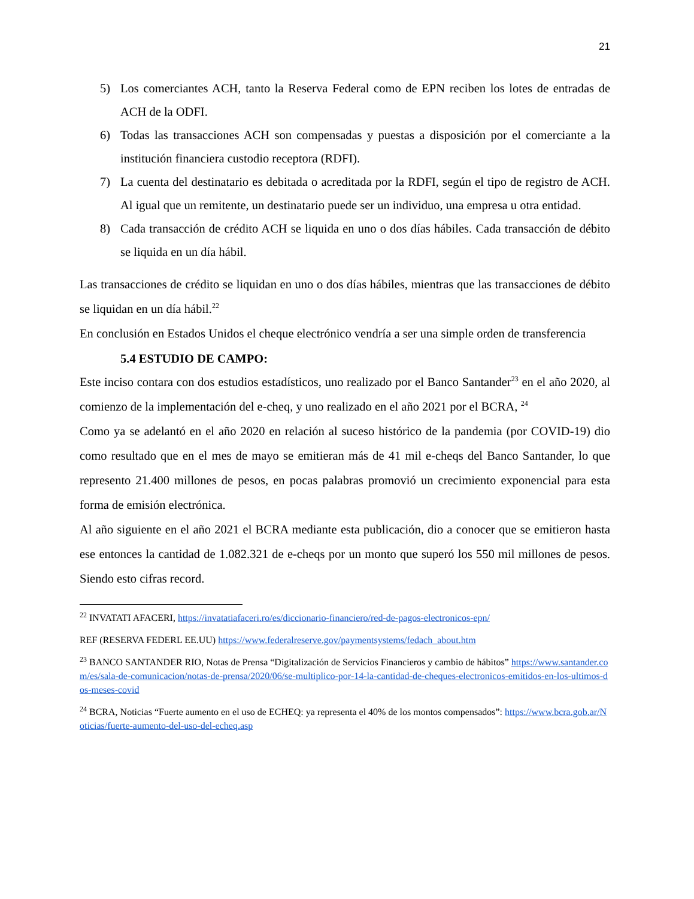21
5) Los comerciantes ACH, tanto la Reserva Federal como de EPN reciben los lotes de entradas de ACH de la ODFI.
6) Todas las transacciones ACH son compensadas y puestas a disposición por el comerciante a la institución financiera custodio receptora (RDFI).
7) La cuenta del destinatario es debitada o acreditada por la RDFI, según el tipo de registro de ACH. Al igual que un remitente, un destinatario puede ser un individuo, una empresa u otra entidad.
8) Cada transacción de crédito ACH se liquida en uno o dos días hábiles. Cada transacción de débito se liquida en un día hábil.
Las transacciones de crédito se liquidan en uno o dos días hábiles, mientras que las transacciones de débito se liquidan en un día hábil.<sup>22</sup>
En conclusión en Estados Unidos el cheque electrónico vendría a ser una simple orden de transferencia
5.4 ESTUDIO DE CAMPO:
Este inciso contara con dos estudios estadísticos, uno realizado por el Banco Santander<sup>23</sup> en el año 2020, al comienzo de la implementación del e-cheq, y uno realizado en el año 2021 por el BCRA, <sup>24</sup>
Como ya se adelantó en el año 2020 en relación al suceso histórico de la pandemia (por COVID-19) dio como resultado que en el mes de mayo se emitieran más de 41 mil e-cheqs del Banco Santander, lo que represento 21.400 millones de pesos, en pocas palabras promovió un crecimiento exponencial para esta forma de emisión electrónica.
Al año siguiente en el año 2021 el BCRA mediante esta publicación, dio a conocer que se emitieron hasta ese entonces la cantidad de 1.082.321 de e-cheqs por un monto que superó los 550 mil millones de pesos. Siendo esto cifras record.
<sup>22</sup> INVATATI AFACERI, https://invatatiafaceri.ro/es/diccionario-financiero/red-de-pagos-electronicos-epn/
REF (RESERVA FEDERL EE.UU) https://www.federalreserve.gov/paymentsystems/fedach_about.htm
<sup>23</sup> BANCO SANTANDER RIO, Notas de Prensa “Digitalización de Servicios Financieros y cambio de hábitos” https://www.santander.com/es/sala-de-comunicacion/notas-de-prensa/2020/06/se-multiplico-por-14-la-cantidad-de-cheques-electronicos-emitidos-en-los-ultimos-dos-meses-covid
<sup>24</sup> BCRA, Noticias “Fuerte aumento en el uso de ECHEQ: ya representa el 40% de los montos compensados”: https://www.bcra.gob.ar/Noticias/fuerte-aumento-del-uso-del-echeq.asp